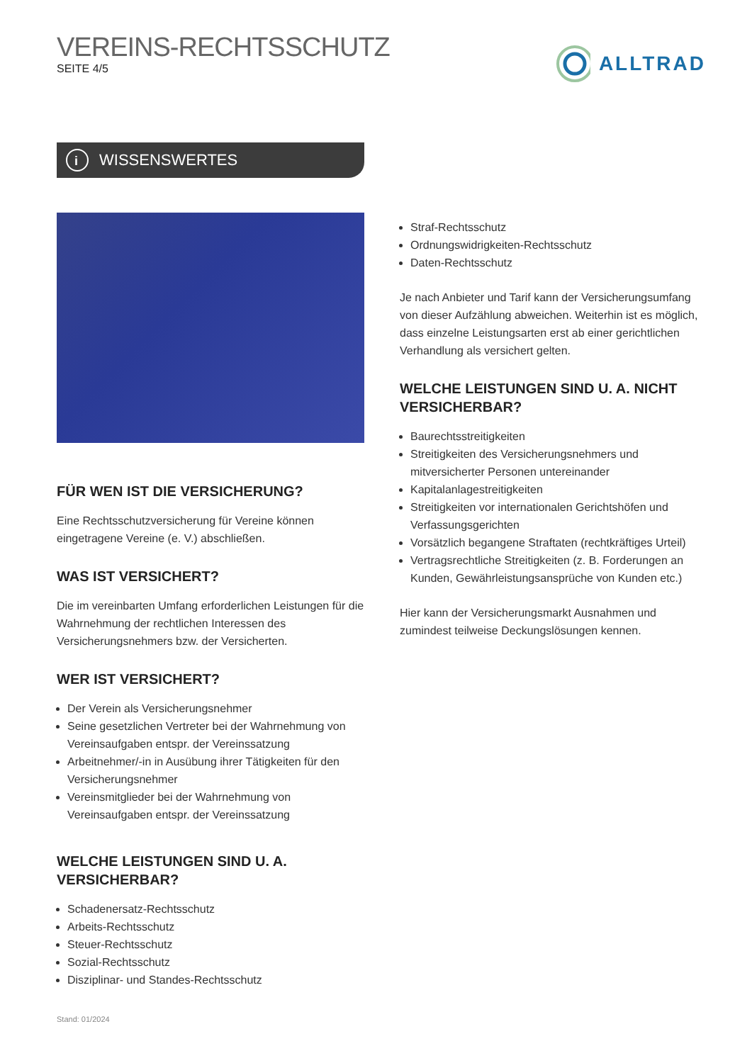VEREINS-RECHTSSCHUTZ
SEITE 4/5
ALLTRAD
i
WISSENSWERTES
FÜR WEN IST DIE VERSICHERUNG?
Eine Rechtsschutzversicherung für Vereine können eingetragene Vereine (e. V.) abschließen.
WAS IST VERSICHERT?
Die im vereinbarten Umfang erforderlichen Leistungen für die Wahrnehmung der rechtlichen Interessen des Versicherungsnehmers bzw. der Versicherten.
WER IST VERSICHERT?
Der Verein als Versicherungsnehmer
Seine gesetzlichen Vertreter bei der Wahrnehmung von Vereinsaufgaben entspr. der Vereinssatzung
Arbeitnehmer/-in in Ausübung ihrer Tätigkeiten für den Versicherungsnehmer
Vereinsmitglieder bei der Wahrnehmung von Vereinsaufgaben entspr. der Vereinssatzung
WELCHE LEISTUNGEN SIND U. A. VERSICHERBAR?
Schadenersatz-Rechtsschutz
Arbeits-Rechtsschutz
Steuer-Rechtsschutz
Sozial-Rechtsschutz
Disziplinar- und Standes-Rechtsschutz
Straf-Rechtsschutz
Ordnungswidrigkeiten-Rechtsschutz
Daten-Rechtsschutz
Je nach Anbieter und Tarif kann der Versicherungsumfang von dieser Aufzählung abweichen. Weiterhin ist es möglich, dass einzelne Leistungsarten erst ab einer gerichtlichen Verhandlung als versichert gelten.
WELCHE LEISTUNGEN SIND U. A. NICHT VERSICHERBAR?
Baurechtsstreitigkeiten
Streitigkeiten des Versicherungsnehmers und mitversicherter Personen untereinander
Kapitalanlagestreitigkeiten
Streitigkeiten vor internationalen Gerichtshöfen und Verfassungsgerichten
Vorsätzlich begangene Straftaten (rechtkräftiges Urteil)
Vertragsrechtliche Streitigkeiten (z. B. Forderungen an Kunden, Gewährleistungsansprüche von Kunden etc.)
Hier kann der Versicherungsmarkt Ausnahmen und zumindest teilweise Deckungslösungen kennen.
Stand: 01/2024